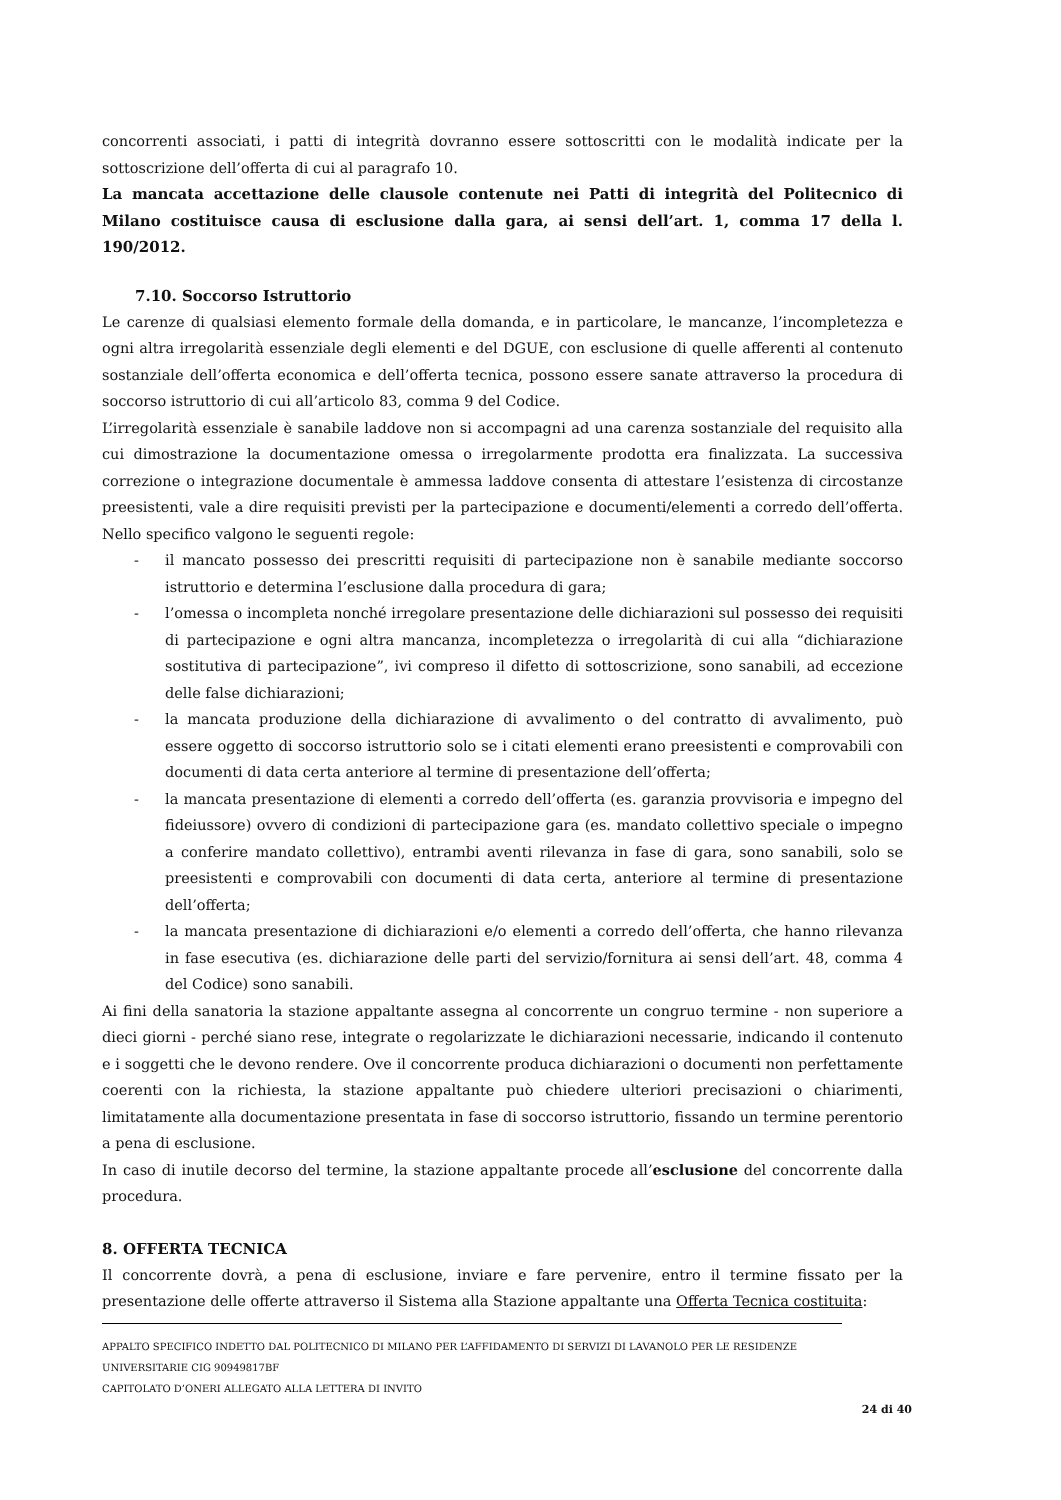concorrenti associati, i patti di integrità dovranno essere sottoscritti con le modalità indicate per la sottoscrizione dell’offerta di cui al paragrafo 10.
La mancata accettazione delle clausole contenute nei Patti di integrità del Politecnico di Milano costituisce causa di esclusione dalla gara, ai sensi dell’art. 1, comma 17 della l. 190/2012.
7.10. Soccorso Istruttorio
Le carenze di qualsiasi elemento formale della domanda, e in particolare, le mancanze, l’incompletezza e ogni altra irregolarità essenziale degli elementi e del DGUE, con esclusione di quelle afferenti al contenuto sostanziale dell’offerta economica e dell’offerta tecnica, possono essere sanate attraverso la procedura di soccorso istruttorio di cui all’articolo 83, comma 9 del Codice.
L’irregolarità essenziale è sanabile laddove non si accompagni ad una carenza sostanziale del requisito alla cui dimostrazione la documentazione omessa o irregolarmente prodotta era finalizzata. La successiva correzione o integrazione documentale è ammessa laddove consenta di attestare l’esistenza di circostanze preesistenti, vale a dire requisiti previsti per la partecipazione e documenti/elementi a corredo dell’offerta. Nello specifico valgono le seguenti regole:
- il mancato possesso dei prescritti requisiti di partecipazione non è sanabile mediante soccorso istruttorio e determina l’esclusione dalla procedura di gara;
- l’omessa o incompleta nonché irregolare presentazione delle dichiarazioni sul possesso dei requisiti di partecipazione e ogni altra mancanza, incompletezza o irregolarità di cui alla “dichiarazione sostitutiva di partecipazione”, ivi compreso il difetto di sottoscrizione, sono sanabili, ad eccezione delle false dichiarazioni;
- la mancata produzione della dichiarazione di avvalimento o del contratto di avvalimento, può essere oggetto di soccorso istruttorio solo se i citati elementi erano preesistenti e comprovabili con documenti di data certa anteriore al termine di presentazione dell’offerta;
- la mancata presentazione di elementi a corredo dell’offerta (es. garanzia provvisoria e impegno del fideiussore) ovvero di condizioni di partecipazione gara (es. mandato collettivo speciale o impegno a conferire mandato collettivo), entrambi aventi rilevanza in fase di gara, sono sanabili, solo se preesistenti e comprovabili con documenti di data certa, anteriore al termine di presentazione dell’offerta;
- la mancata presentazione di dichiarazioni e/o elementi a corredo dell’offerta, che hanno rilevanza in fase esecutiva (es. dichiarazione delle parti del servizio/fornitura ai sensi dell’art. 48, comma 4 del Codice) sono sanabili.
Ai fini della sanatoria la stazione appaltante assegna al concorrente un congruo termine - non superiore a dieci giorni - perché siano rese, integrate o regolarizzate le dichiarazioni necessarie, indicando il contenuto e i soggetti che le devono rendere. Ove il concorrente produca dichiarazioni o documenti non perfettamente coerenti con la richiesta, la stazione appaltante può chiedere ulteriori precisazioni o chiarimenti, limitatamente alla documentazione presentata in fase di soccorso istruttorio, fissando un termine perentorio a pena di esclusione.
In caso di inutile decorso del termine, la stazione appaltante procede all’esclusione del concorrente dalla procedura.
8. OFFERTA TECNICA
Il concorrente dovrà, a pena di esclusione, inviare e fare pervenire, entro il termine fissato per la presentazione delle offerte attraverso il Sistema alla Stazione appaltante una Offerta Tecnica costituita:
APPALTO SPECIFICO INDETTO DAL POLITECNICO DI MILANO PER L’AFFIDAMENTO DI SERVIZI DI LAVANOLO PER LE RESIDENZE UNIVERSITARIE CIG 90949817BF
CAPITOLATO D’ONERI ALLEGATO ALLA LETTERA DI INVITO
24 di 40